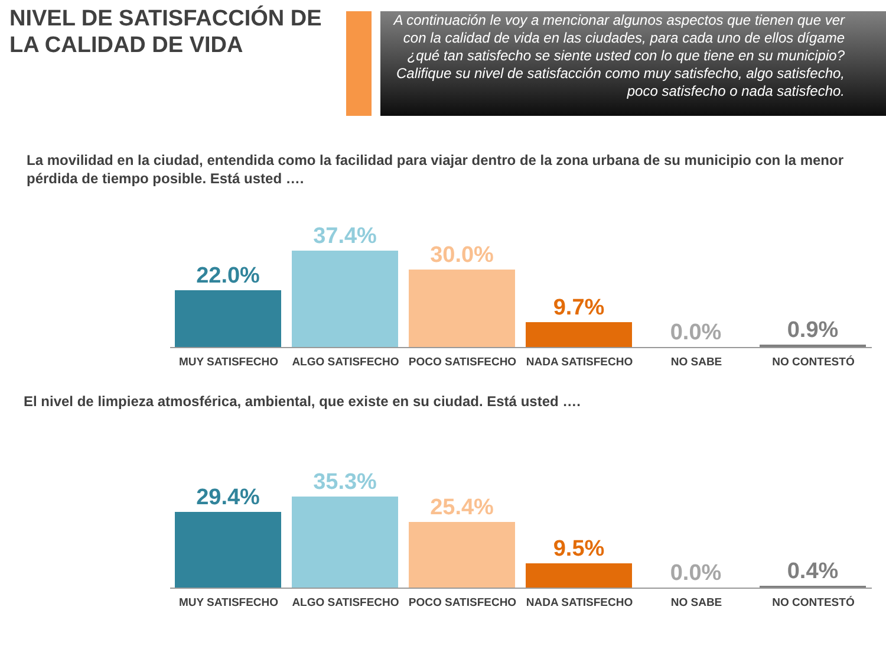NIVEL DE SATISFACCIÓN DE LA CALIDAD DE VIDA
A continuación le voy a mencionar algunos aspectos que tienen que ver con la calidad de vida en las ciudades, para cada uno de ellos dígame ¿qué tan satisfecho se siente usted con lo que tiene en su municipio? Califique su nivel de satisfacción como muy satisfecho, algo satisfecho, poco satisfecho o nada satisfecho.
La movilidad en la ciudad, entendida como la facilidad para viajar dentro de la zona urbana de su municipio con la menor pérdida de tiempo posible. Está usted ….
22.0% 37.4% 30.0% 9.7% 0.0% 0.9%
MUY SATISFECHO ALGO SATISFECHO POCO SATISFECHO NADA SATISFECHO NO SABE NO CONTESTÓ
El nivel de limpieza atmosférica, ambiental, que existe en su ciudad. Está usted ….
29.4% 35.3% 25.4% 9.5% 0.0% 0.4%
MUY SATISFECHO ALGO SATISFECHO POCO SATISFECHO NADA SATISFECHO NO SABE NO CONTESTÓ